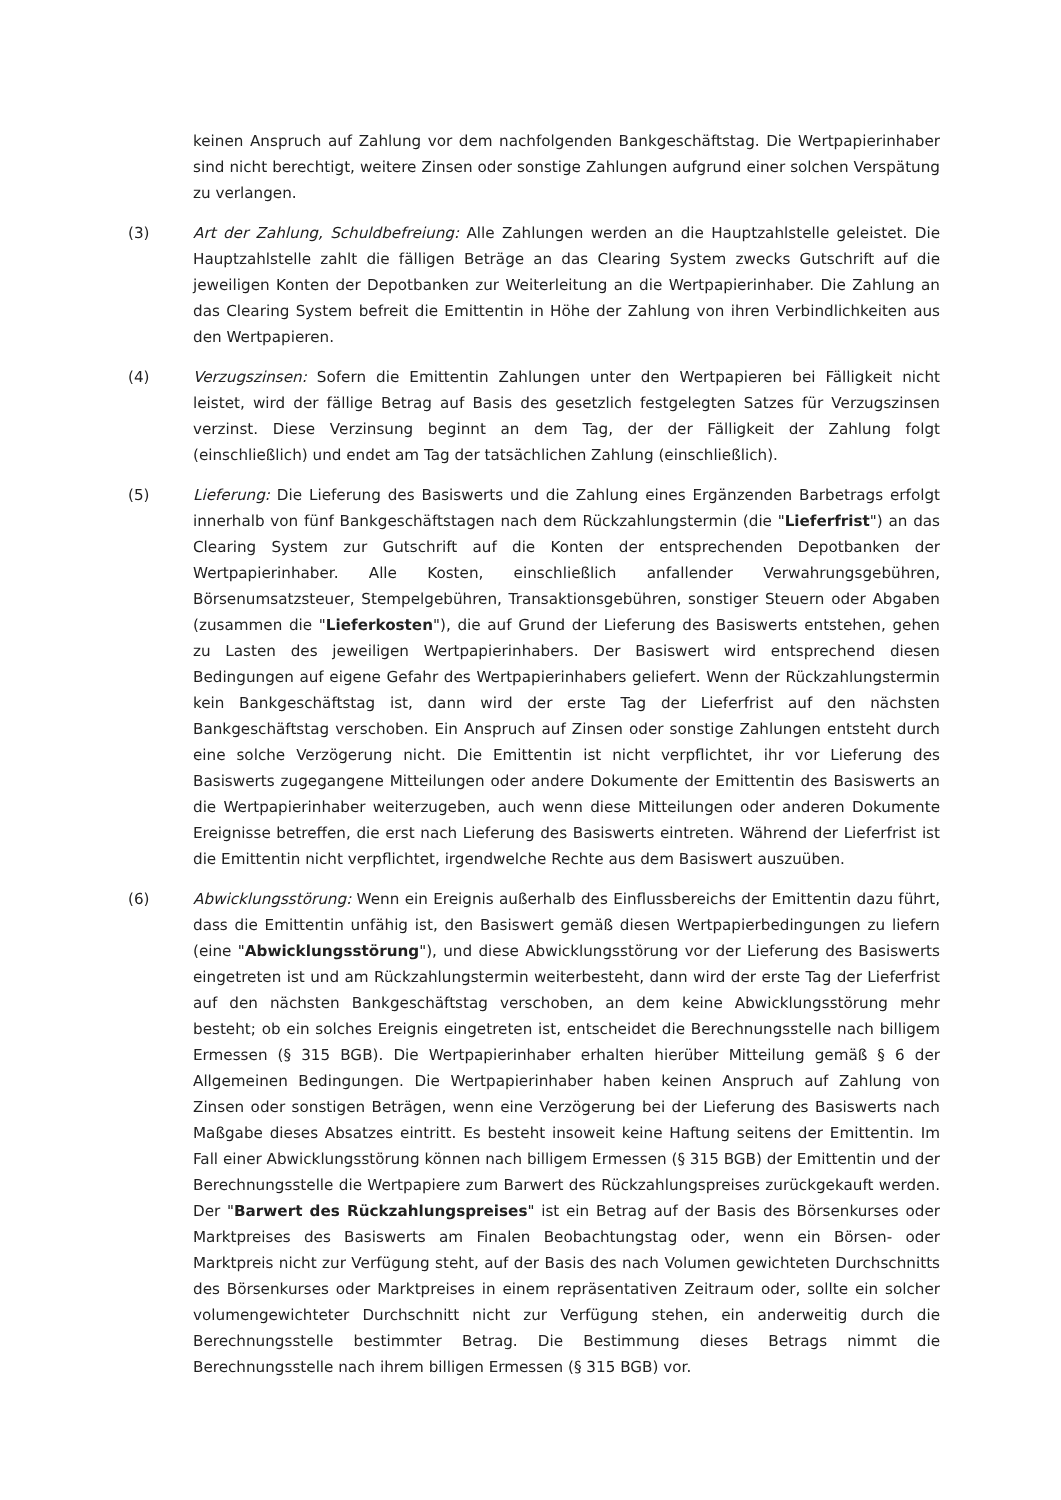keinen Anspruch auf Zahlung vor dem nachfolgenden Bankgeschäftstag. Die Wertpapierinhaber sind nicht berechtigt, weitere Zinsen oder sonstige Zahlungen aufgrund einer solchen Verspätung zu verlangen.
(3) Art der Zahlung, Schuldbefreiung: Alle Zahlungen werden an die Hauptzahlstelle geleistet. Die Hauptzahlstelle zahlt die fälligen Beträge an das Clearing System zwecks Gutschrift auf die jeweiligen Konten der Depotbanken zur Weiterleitung an die Wertpapierinhaber. Die Zahlung an das Clearing System befreit die Emittentin in Höhe der Zahlung von ihren Verbindlichkeiten aus den Wertpapieren.
(4) Verzugszinsen: Sofern die Emittentin Zahlungen unter den Wertpapieren bei Fälligkeit nicht leistet, wird der fällige Betrag auf Basis des gesetzlich festgelegten Satzes für Verzugszinsen verzinst. Diese Verzinsung beginnt an dem Tag, der der Fälligkeit der Zahlung folgt (einschließlich) und endet am Tag der tatsächlichen Zahlung (einschließlich).
(5) Lieferung: Die Lieferung des Basiswerts und die Zahlung eines Ergänzenden Barbetrags erfolgt innerhalb von fünf Bankgeschäftstagen nach dem Rückzahlungstermin (die "Lieferfrist") an das Clearing System zur Gutschrift auf die Konten der entsprechenden Depotbanken der Wertpapierinhaber. Alle Kosten, einschließlich anfallender Verwahrungsgebühren, Börsenumsatzsteuer, Stempelgebühren, Transaktionsgebühren, sonstiger Steuern oder Abgaben (zusammen die "Lieferkosten"), die auf Grund der Lieferung des Basiswerts entstehen, gehen zu Lasten des jeweiligen Wertpapierinhabers. Der Basiswert wird entsprechend diesen Bedingungen auf eigene Gefahr des Wertpapierinhabers geliefert. Wenn der Rückzahlungstermin kein Bankgeschäftstag ist, dann wird der erste Tag der Lieferfrist auf den nächsten Bankgeschäftstag verschoben. Ein Anspruch auf Zinsen oder sonstige Zahlungen entsteht durch eine solche Verzögerung nicht. Die Emittentin ist nicht verpflichtet, ihr vor Lieferung des Basiswerts zugegangene Mitteilungen oder andere Dokumente der Emittentin des Basiswerts an die Wertpapierinhaber weiterzugeben, auch wenn diese Mitteilungen oder anderen Dokumente Ereignisse betreffen, die erst nach Lieferung des Basiswerts eintreten. Während der Lieferfrist ist die Emittentin nicht verpflichtet, irgendwelche Rechte aus dem Basiswert auszuüben.
(6) Abwicklungsstörung: Wenn ein Ereignis außerhalb des Einflussbereichs der Emittentin dazu führt, dass die Emittentin unfähig ist, den Basiswert gemäß diesen Wertpapierbedingungen zu liefern (eine "Abwicklungsstörung"), und diese Abwicklungsstörung vor der Lieferung des Basiswerts eingetreten ist und am Rückzahlungstermin weiterbesteht, dann wird der erste Tag der Lieferfrist auf den nächsten Bankgeschäftstag verschoben, an dem keine Abwicklungsstörung mehr besteht; ob ein solches Ereignis eingetreten ist, entscheidet die Berechnungsstelle nach billigem Ermessen (§ 315 BGB). Die Wertpapierinhaber erhalten hierüber Mitteilung gemäß § 6 der Allgemeinen Bedingungen. Die Wertpapierinhaber haben keinen Anspruch auf Zahlung von Zinsen oder sonstigen Beträgen, wenn eine Verzögerung bei der Lieferung des Basiswerts nach Maßgabe dieses Absatzes eintritt. Es besteht insoweit keine Haftung seitens der Emittentin. Im Fall einer Abwicklungsstörung können nach billigem Ermessen (§ 315 BGB) der Emittentin und der Berechnungsstelle die Wertpapiere zum Barwert des Rückzahlungspreises zurückgekauft werden. Der "Barwert des Rückzahlungspreises" ist ein Betrag auf der Basis des Börsenkurses oder Marktpreises des Basiswerts am Finalen Beobachtungstag oder, wenn ein Börsen- oder Marktpreis nicht zur Verfügung steht, auf der Basis des nach Volumen gewichteten Durchschnitts des Börsenkurses oder Marktpreises in einem repräsentativen Zeitraum oder, sollte ein solcher volumengewichteter Durchschnitt nicht zur Verfügung stehen, ein anderweitig durch die Berechnungsstelle bestimmter Betrag. Die Bestimmung dieses Betrags nimmt die Berechnungsstelle nach ihrem billigen Ermessen (§ 315 BGB) vor.